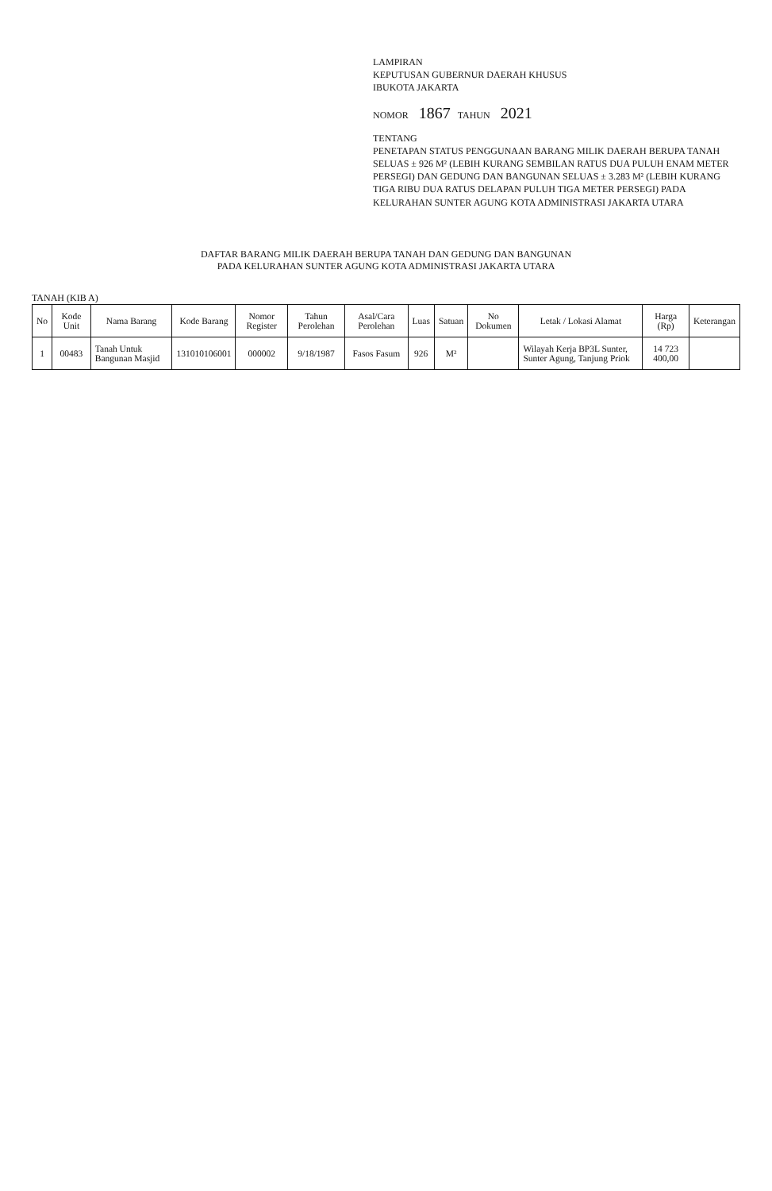LAMPIRAN
KEPUTUSAN GUBERNUR DAERAH KHUSUS
IBUKOTA JAKARTA
NOMOR 1867 TAHUN 2021
TENTANG
PENETAPAN STATUS PENGGUNAAN BARANG MILIK DAERAH BERUPA TANAH SELUAS ± 926 M² (LEBIH KURANG SEMBILAN RATUS DUA PULUH ENAM METER PERSEGI) DAN GEDUNG DAN BANGUNAN SELUAS ± 3.283 M² (LEBIH KURANG TIGA RIBU DUA RATUS DELAPAN PULUH TIGA METER PERSEGI) PADA KELURAHAN SUNTER AGUNG KOTA ADMINISTRASI JAKARTA UTARA
DAFTAR BARANG MILIK DAERAH BERUPA TANAH DAN GEDUNG DAN BANGUNAN
PADA KELURAHAN SUNTER AGUNG KOTA ADMINISTRASI JAKARTA UTARA
TANAH (KIB A)
| No | Kode Unit | Nama Barang | Kode Barang | Nomor Register | Tahun Perolehan | Asal/Cara Perolehan | Luas | Satuan | No Dokumen | Letak / Lokasi Alamat | Harga (Rp) | Keterangan |
| --- | --- | --- | --- | --- | --- | --- | --- | --- | --- | --- | --- | --- |
| 1 | 00483 | Tanah Untuk Bangunan Masjid | 131010106001 | 000002 | 9/18/1987 | Fasos Fasum | 926 | M² | | Wilayah Kerja BP3L Sunter, Sunter Agung, Tanjung Priok | 14 723 400,00 | |